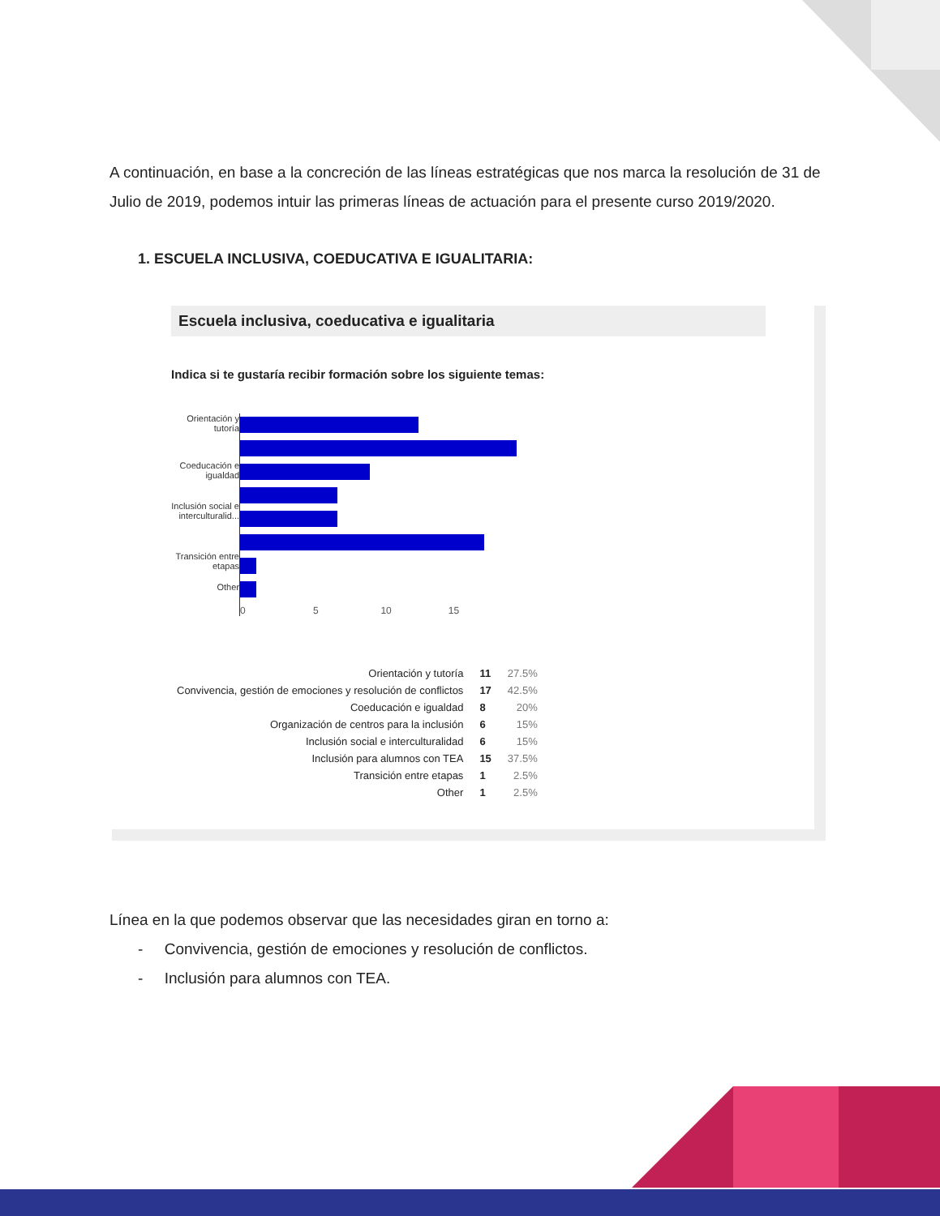A continuación, en base a la concreción de las líneas estratégicas que nos marca la resolución de 31 de Julio de 2019, podemos intuir las primeras líneas de actuación para el presente curso 2019/2020.
1. ESCUELA INCLUSIVA, COEDUCATIVA E IGUALITARIA:
Escuela inclusiva, coeducativa e igualitaria
Indica si te gustaría recibir formación sobre los siguiente temas:
Orientación y tutoría
Coeducación e igualdad
Inclusión social e interculturalid...
Transición entre etapas
Other
0 5 10 15
| Orientación y tutoría | 11 | 27.5% |
| Convivencia, gestión de emociones y resolución de conflictos | 17 | 42.5% |
| Coeducación e igualdad | 8 | 20% |
| Organización de centros para la inclusión | 6 | 15% |
| Inclusión social e interculturalidad | 6 | 15% |
| Inclusión para alumnos con TEA | 15 | 37.5% |
| Transición entre etapas | 1 | 2.5% |
| Other | 1 | 2.5% |
Línea en la que podemos observar que las necesidades giran en torno a:
- Convivencia, gestión de emociones y resolución de conflictos.
- Inclusión para alumnos con TEA.